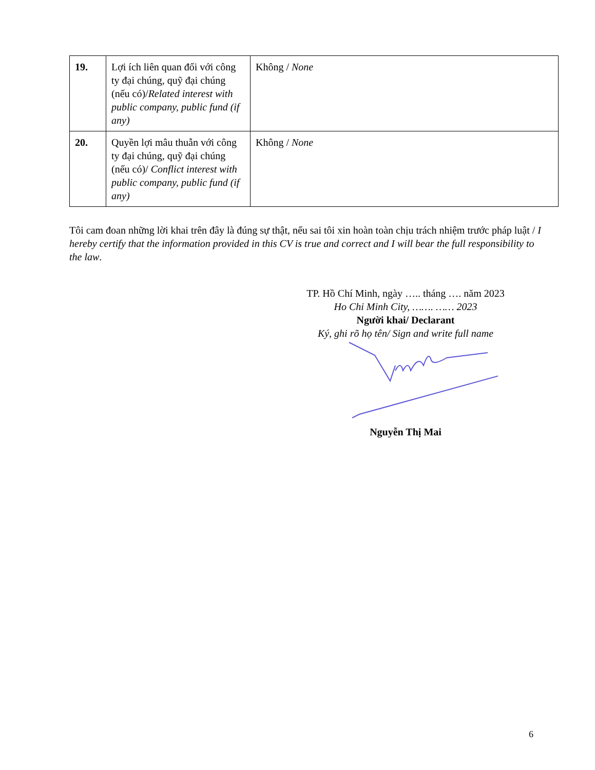| 19. | Lợi ích liên quan đối với công ty đại chúng, quỹ đại chúng (nếu có)/ Related interest with public company, public fund (if any) | Không / None |
| 20. | Quyền lợi mâu thuẫn với công ty đại chúng, quỹ đại chúng (nếu có)/ Conflict interest with public company, public fund (if any) | Không / None |
Tôi cam đoan những lời khai trên đây là đúng sự thật, nếu sai tôi xin hoàn toàn chịu trách nhiệm trước pháp luật / I hereby certify that the information provided in this CV is true and correct and I will bear the full responsibility to the law.
TP. Hồ Chí Minh, ngày ….. tháng …. năm 2023
Ho Chi Minh City, ……. …… 2023
Người khai/ Declarant
Ký, ghi rõ họ tên/ Sign and write full name
Nguyễn Thị Mai
6